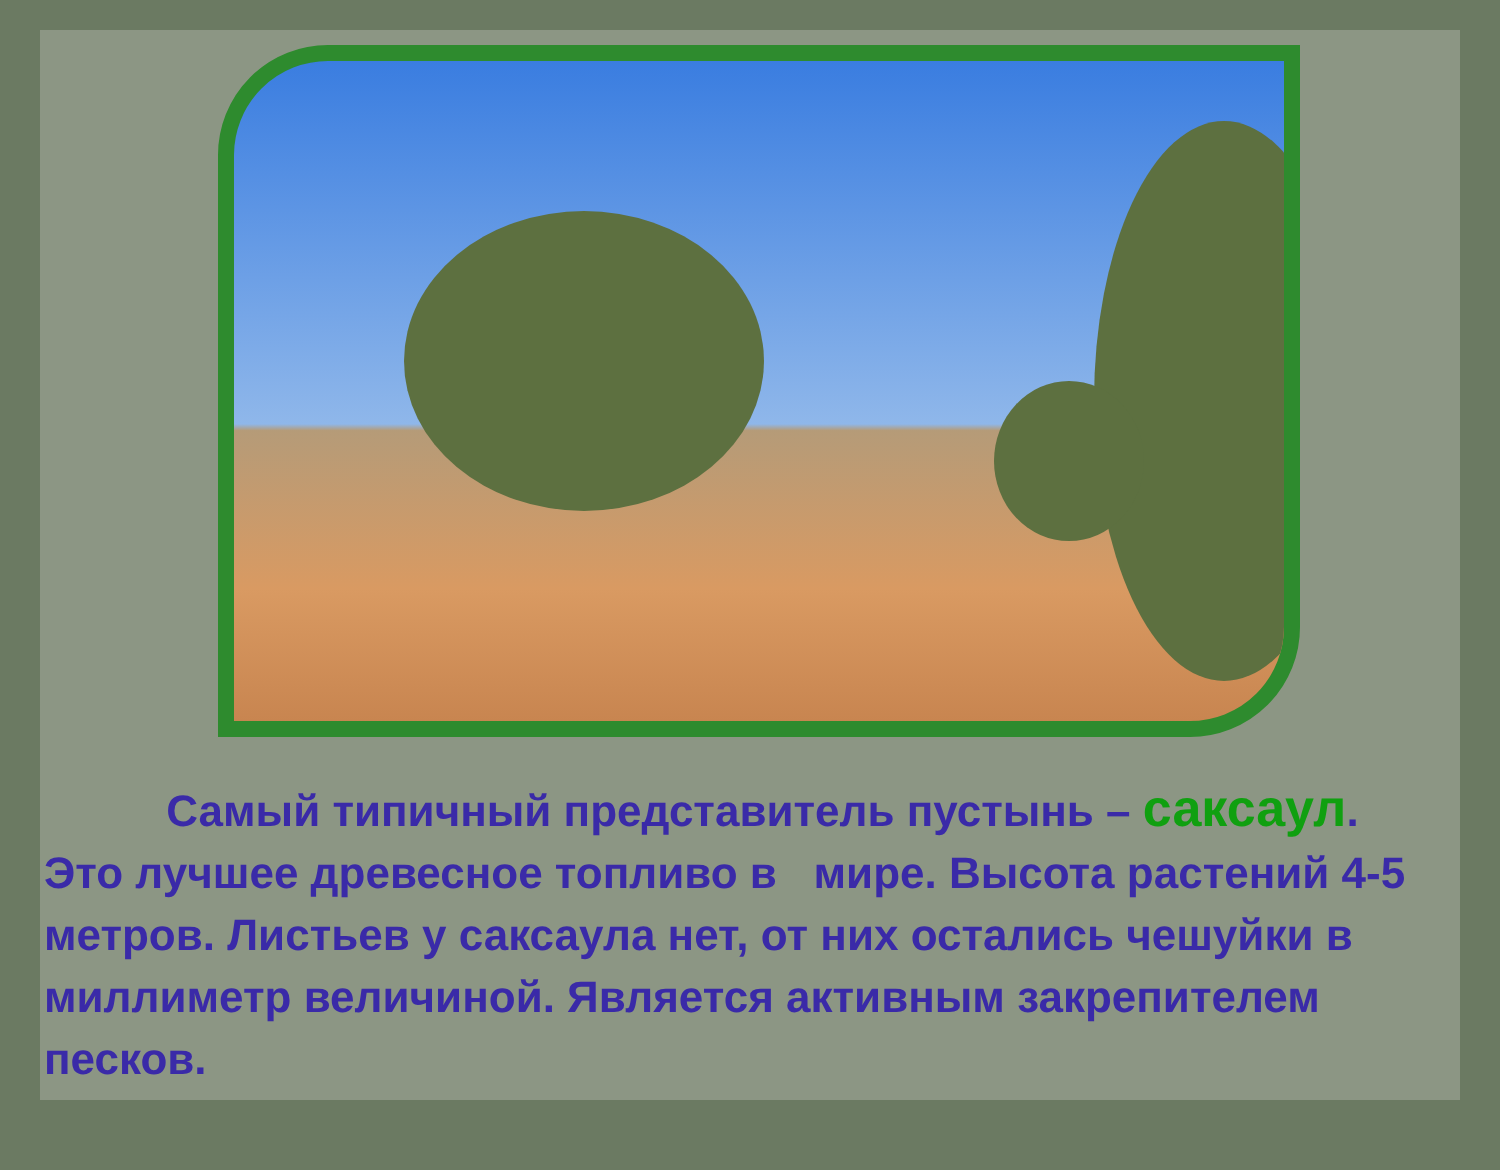Самый типичный представитель пустынь – саксаул. Это лучшее древесное топливо в мире. Высота растений 4-5 метров. Листьев у саксаула нет, от них остались чешуйки в миллиметр величиной. Является активным закрепителем песков.